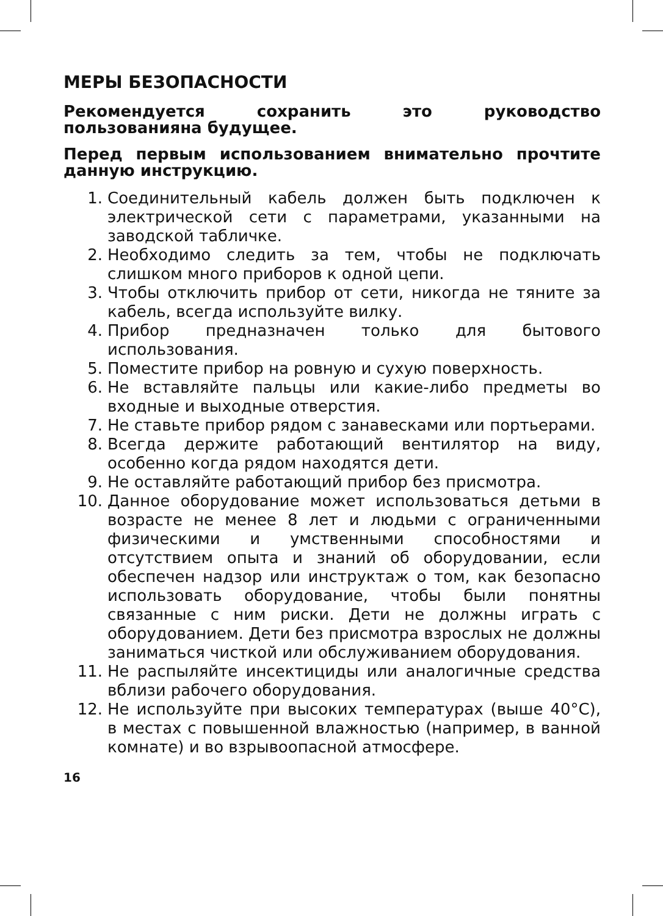МЕРЫ БЕЗОПАСНОСТИ
Рекомендуется сохранить это руководство пользованияна будущее.
Перед первым использованием внимательно прочтите данную инструкцию.
1. Соединительный кабель должен быть подключен к электрической сети с параметрами, указанными на заводской табличке.
2. Необходимо следить за тем, чтобы не подключать слишком много приборов к одной цепи.
3. Чтобы отключить прибор от сети, никогда не тяните за кабель, всегда используйте вилку.
4. Прибор предназначен только для бытового использования.
5. Поместите прибор на ровную и сухую поверхность.
6. Не вставляйте пальцы или какие-либо предметы во входные и выходные отверстия.
7. Не ставьте прибор рядом с занавесками или портьерами.
8. Всегда держите работающий вентилятор на виду, особенно когда рядом находятся дети.
9. Не оставляйте работающий прибор без присмотра.
10. Данное оборудование может использоваться детьми в возрасте не менее 8 лет и людьми с ограниченными физическими и умственными способностями и отсутствием опыта и знаний об оборудовании, если обеспечен надзор или инструктаж о том, как безопасно использовать оборудование, чтобы были понятны связанные с ним риски. Дети не должны играть с оборудованием. Дети без присмотра взрослых не должны заниматься чисткой или обслуживанием оборудования.
11. Не распыляйте инсектициды или аналогичные средства вблизи рабочего оборудования.
12. Не используйте при высоких температурах (выше 40°C), в местах с повышенной влажностью (например, в ванной комнате) и во взрывоопасной атмосфере.
16